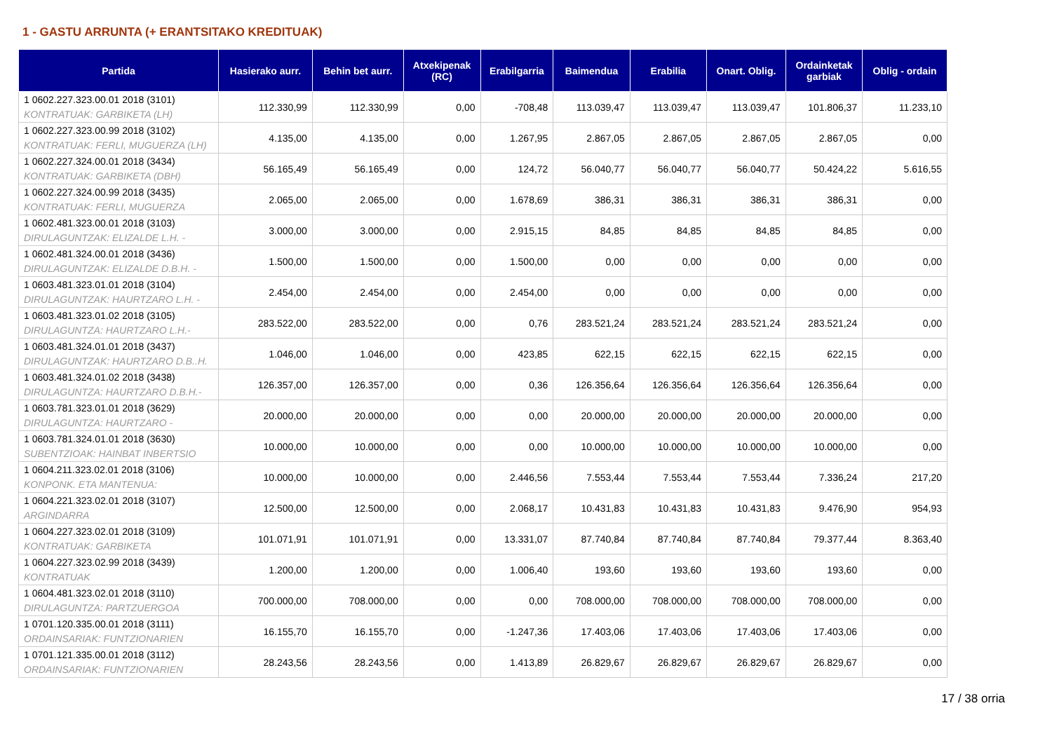1 - GASTU ARRUNTA (+ ERANTSITAKO KREDITUAK)
| Partida | Hasierako aurr. | Behin bet aurr. | Atxekipenak (RC) | Erabilgarria | Baimendua | Erabilia | Onart. Oblig. | Ordainketak garbiak | Oblig - ordain |
| --- | --- | --- | --- | --- | --- | --- | --- | --- | --- |
| 1 0602.227.323.00.01 2018 (3101) KONTRATUAK: GARBIKETA (LH) | 112.330,99 | 112.330,99 | 0,00 | -708,48 | 113.039,47 | 113.039,47 | 113.039,47 | 101.806,37 | 11.233,10 |
| 1 0602.227.323.00.99 2018 (3102) KONTRATUAK: FERLI, MUGUERZA (LH) | 4.135,00 | 4.135,00 | 0,00 | 1.267,95 | 2.867,05 | 2.867,05 | 2.867,05 | 2.867,05 | 0,00 |
| 1 0602.227.324.00.01 2018 (3434) KONTRATUAK: GARBIKETA (DBH) | 56.165,49 | 56.165,49 | 0,00 | 124,72 | 56.040,77 | 56.040,77 | 56.040,77 | 50.424,22 | 5.616,55 |
| 1 0602.227.324.00.99 2018 (3435) KONTRATUAK: FERLI, MUGUERZA | 2.065,00 | 2.065,00 | 0,00 | 1.678,69 | 386,31 | 386,31 | 386,31 | 386,31 | 0,00 |
| 1 0602.481.323.00.01 2018 (3103) DIRULAGUNTZAK: ELIZALDE L.H. - | 3.000,00 | 3.000,00 | 0,00 | 2.915,15 | 84,85 | 84,85 | 84,85 | 84,85 | 0,00 |
| 1 0602.481.324.00.01 2018 (3436) DIRULAGUNTZAK: ELIZALDE D.B.H. - | 1.500,00 | 1.500,00 | 0,00 | 1.500,00 | 0,00 | 0,00 | 0,00 | 0,00 | 0,00 |
| 1 0603.481.323.01.01 2018 (3104) DIRULAGUNTZAK: HAURTZARO L.H. - | 2.454,00 | 2.454,00 | 0,00 | 2.454,00 | 0,00 | 0,00 | 0,00 | 0,00 | 0,00 |
| 1 0603.481.323.01.02 2018 (3105) DIRULAGUNTZA: HAURTZARO L.H.- | 283.522,00 | 283.522,00 | 0,00 | 0,76 | 283.521,24 | 283.521,24 | 283.521,24 | 283.521,24 | 0,00 |
| 1 0603.481.324.01.01 2018 (3437) DIRULAGUNTZAK: HAURTZARO D.B..H. | 1.046,00 | 1.046,00 | 0,00 | 423,85 | 622,15 | 622,15 | 622,15 | 622,15 | 0,00 |
| 1 0603.481.324.01.02 2018 (3438) DIRULAGUNTZA: HAURTZARO D.B.H.- | 126.357,00 | 126.357,00 | 0,00 | 0,36 | 126.356,64 | 126.356,64 | 126.356,64 | 126.356,64 | 0,00 |
| 1 0603.781.323.01.01 2018 (3629) DIRULAGUNTZA: HAURTZARO - | 20.000,00 | 20.000,00 | 0,00 | 0,00 | 20.000,00 | 20.000,00 | 20.000,00 | 20.000,00 | 0,00 |
| 1 0603.781.324.01.01 2018 (3630) SUBENTZIOAK: HAINBAT INBERTSIO | 10.000,00 | 10.000,00 | 0,00 | 0,00 | 10.000,00 | 10.000,00 | 10.000,00 | 10.000,00 | 0,00 |
| 1 0604.211.323.02.01 2018 (3106) KONPONK. ETA MANTENUA: | 10.000,00 | 10.000,00 | 0,00 | 2.446,56 | 7.553,44 | 7.553,44 | 7.553,44 | 7.336,24 | 217,20 |
| 1 0604.221.323.02.01 2018 (3107) ARGINDARRA | 12.500,00 | 12.500,00 | 0,00 | 2.068,17 | 10.431,83 | 10.431,83 | 10.431,83 | 9.476,90 | 954,93 |
| 1 0604.227.323.02.01 2018 (3109) KONTRATUAK: GARBIKETA | 101.071,91 | 101.071,91 | 0,00 | 13.331,07 | 87.740,84 | 87.740,84 | 87.740,84 | 79.377,44 | 8.363,40 |
| 1 0604.227.323.02.99 2018 (3439) KONTRATUAK | 1.200,00 | 1.200,00 | 0,00 | 1.006,40 | 193,60 | 193,60 | 193,60 | 193,60 | 0,00 |
| 1 0604.481.323.02.01 2018 (3110) DIRULAGUNTZA: PARTZUERGOA | 700.000,00 | 708.000,00 | 0,00 | 0,00 | 708.000,00 | 708.000,00 | 708.000,00 | 708.000,00 | 0,00 |
| 1 0701.120.335.00.01 2018 (3111) ORDAINSARIAK: FUNTZIONARIEN | 16.155,70 | 16.155,70 | 0,00 | -1.247,36 | 17.403,06 | 17.403,06 | 17.403,06 | 17.403,06 | 0,00 |
| 1 0701.121.335.00.01 2018 (3112) ORDAINSARIAK: FUNTZIONARIEN | 28.243,56 | 28.243,56 | 0,00 | 1.413,89 | 26.829,67 | 26.829,67 | 26.829,67 | 26.829,67 | 0,00 |
17 / 38 orria